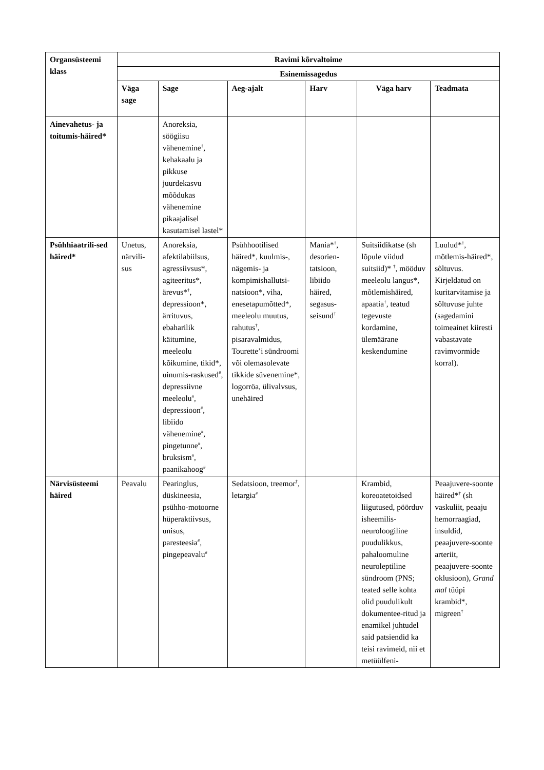| Organsüsteemi klass | Ravimi kõrvaltoime | | | | | |
| --- | --- | --- | --- | --- | --- | --- |
| | Esinemissagedus | | | | | |
| | Väga sage | Sage | Aeg-ajalt | Harv | Väga harv | Teadmata |
| Ainevahetus- ja toitumis-häired* | | Anoreksia, söögiisu vähenemine<sup>†</sup>, kehakaalu ja pikkuse juurdekasvu mõõdukas vähenemine pikaajalisel kasutamisel lastel* | | | | |
| Psühhiaatrili-sed häired* | Unetus, närvili-sus | Anoreksia, afektilabiilsus, agressiivsus*, agiteeritus*, ärevus*<sup>†</sup>, depressioon*, ärrituvus, ebaharilik käitumine, meeleolu kõikumine, tikid*, uinumis-raskused<sup>#</sup>, depressiivne meeleolu<sup>#</sup>, depressioon<sup>#</sup>, libiido vähenemine<sup>#</sup>, pingetunne<sup>#</sup>, bruksism<sup>#</sup>, paanikahoog<sup>#</sup> | Psühhootilised häired*, kuulmis-, nägemis- ja kompimishallutsi-natsioon*, viha, enesetapumõtted*, meeleolu muutus, rahutus<sup>†</sup>, pisaravalmidus, Tourette’i sündroomi või olemasolevate tikkide süvenemine*, logorröa, ülivalvsus, unehäired | Mania*<sup>†</sup>, desorien-tatsioon, libiido häired, segasus-seisund<sup>†</sup> | Suitsiidikatse (sh lõpule viidud suitsiid)* <sup>†</sup>, mööduv meeleolu langus*, mõtlemishäired, apaatia<sup>†</sup>, teatud tegevuste kordamine, ülemäärane keskendumine | Luulud*<sup>†</sup>, mõtlemis-häired*, sõltuvus. Kirjeldatud on kuritarvitamise ja sõltuvuse juhte (sagedamini toimeainet kiiresti vabastavate ravimvormide korral). |
| Närvisüsteemi häired | Peavalu | Pearinglus, düskineesia, psühho-motoorne hüperaktiivsus, unisus, paresteesia<sup>#</sup>, pingepeavalu<sup>#</sup> | Sedatsioon, treemor<sup>†</sup>, letargia<sup>#</sup> | | Krambid, koreoatetoidsed liigutused, pöörduv isheemilis-neuroloogiline puudulikkus, pahaloomuline neuroleptiline sündroom (PNS; teated selle kohta olid puudulikult dokumentee-ritud ja enamikel juhtudel said patsiendid ka teisi ravimeid, nii et metüülfeni- | Peaajuvere-soonte häired*<sup>†</sup> (sh vaskuliit, peaaju hemorraagiad, insuldid, peaajuvere-soonte arteriit, peaajuvere-soonte oklusioon), Grand mal tüüpi krambid*, migreen<sup>†</sup> |